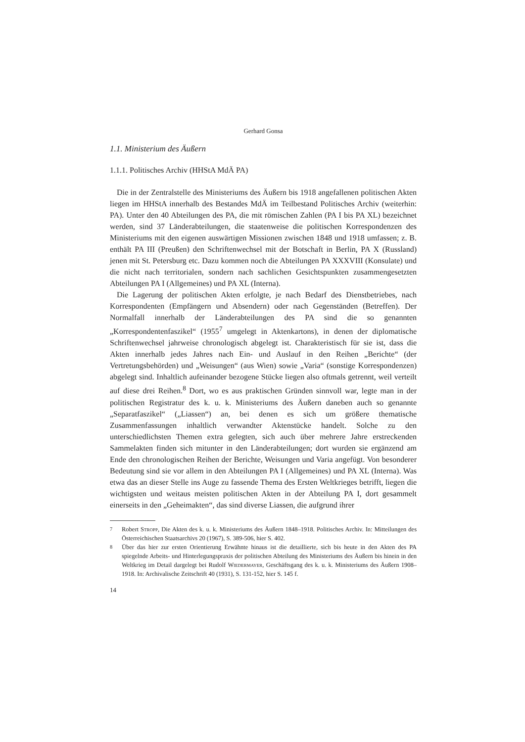Gerhard Gonsa
1.1. Ministerium des Äußern
1.1.1. Politisches Archiv (HHStA MdÄ PA)
Die in der Zentralstelle des Ministeriums des Äußern bis 1918 angefallenen politischen Akten liegen im HHStA innerhalb des Bestandes MdÄ im Teilbestand Politisches Archiv (weiterhin: PA). Unter den 40 Abteilungen des PA, die mit römischen Zahlen (PA I bis PA XL) bezeichnet werden, sind 37 Länderabteilungen, die staatenweise die politischen Korrespondenzen des Ministeriums mit den eigenen auswärtigen Missionen zwischen 1848 und 1918 umfassen; z. B. enthält PA III (Preußen) den Schriftenwechsel mit der Botschaft in Berlin, PA X (Russland) jenen mit St. Petersburg etc. Dazu kommen noch die Abteilungen PA XXXVIII (Konsulate) und die nicht nach territorialen, sondern nach sachlichen Gesichtspunkten zusammengesetzten Abteilungen PA I (Allgemeines) und PA XL (Interna).
Die Lagerung der politischen Akten erfolgte, je nach Bedarf des Dienstbetriebes, nach Korrespondenten (Empfängern und Absendern) oder nach Gegenständen (Betreffen). Der Normalfall innerhalb der Länderabteilungen des PA sind die so genannten „Korrespondentenfaszikel“ (1955<sup>7</sup> umgelegt in Aktenkartons), in denen der diplomatische Schriftenwechsel jahrweise chronologisch abgelegt ist. Charakteristisch für sie ist, dass die Akten innerhalb jedes Jahres nach Ein- und Auslauf in den Reihen „Berichte“ (der Vertretungsbehörden) und „Weisungen“ (aus Wien) sowie „Varia“ (sonstige Korrespondenzen) abgelegt sind. Inhaltlich aufeinander bezogene Stücke liegen also oftmals getrennt, weil verteilt auf diese drei Reihen.<sup>8</sup> Dort, wo es aus praktischen Gründen sinnvoll war, legte man in der politischen Registratur des k. u. k. Ministeriums des Äußern daneben auch so genannte „Separatfaszikel“ („Liassen“) an, bei denen es sich um größere thematische Zusammenfassungen inhaltlich verwandter Aktenstücke handelt. Solche zu den unterschiedlichsten Themen extra gelegten, sich auch über mehrere Jahre erstreckenden Sammelakten finden sich mitunter in den Länderabteilungen; dort wurden sie ergänzend am Ende den chronologischen Reihen der Berichte, Weisungen und Varia angefügt. Von besonderer Bedeutung sind sie vor allem in den Abteilungen PA I (Allgemeines) und PA XL (Interna). Was etwa das an dieser Stelle ins Auge zu fassende Thema des Ersten Weltkrieges betrifft, liegen die wichtigsten und weitaus meisten politischen Akten in der Abteilung PA I, dort gesammelt einerseits in den „Geheimakten“, das sind diverse Liassen, die aufgrund ihrer
<sup>7</sup> Robert Stropp, Die Akten des k. u. k. Ministeriums des Äußern 1848–1918. Politisches Archiv. In: Mitteilungen des Österreichischen Staatsarchivs 20 (1967), S. 389-506, hier S. 402.
<sup>8</sup> Über das hier zur ersten Orientierung Erwähnte hinaus ist die detaillierte, sich bis heute in den Akten des PA spiegelnde Arbeits- und Hinterlegungspraxis der politischen Abteilung des Ministeriums des Äußern bis hinein in den Weltkrieg im Detail dargelegt bei Rudolf Wiedermayer, Geschäftsgang des k. u. k. Ministeriums des Äußern 1908–1918. In: Archivalische Zeitschrift 40 (1931), S. 131-152, hier S. 145 f.
14